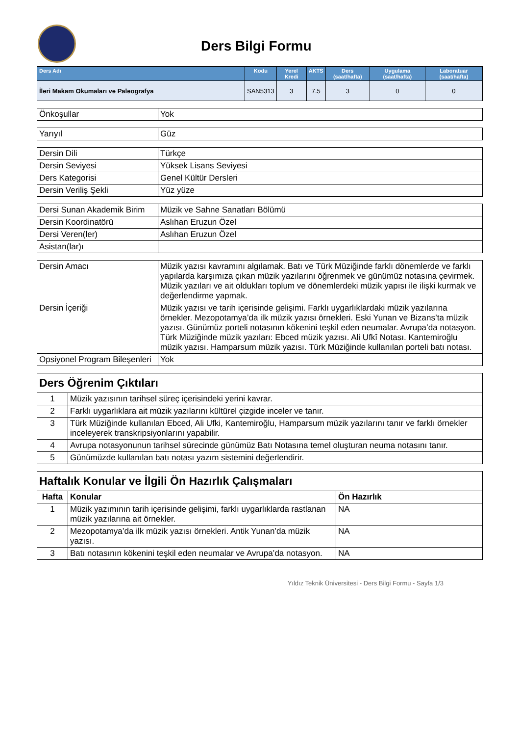Ders Bilgi Formu
| Ders Adı | Kodu | Yerel Kredi | AKTS | Ders (saat/hafta) | Uygulama (saat/hafta) | Laboratuar (saat/hafta) |
| --- | --- | --- | --- | --- | --- | --- |
| İleri Makam Okumaları ve Paleografya | SAN5313 | 3 | 7.5 | 3 | 0 | 0 |
| Önkoşullar | Yok |
| Yarıyıl | Güz |
| Dersin Dili | Türkçe |
| Dersin Seviyesi | Yüksek Lisans Seviyesi |
| Ders Kategorisi | Genel Kültür Dersleri |
| Dersin Veriliş Şekli | Yüz yüze |
| Dersi Sunan Akademik Birim | Müzik ve Sahne Sanatları Bölümü |
| Dersin Koordinatörü | Aslıhan Eruzun Özel |
| Dersi Veren(ler) | Aslıhan Eruzun Özel |
| Asistan(lar)ı | |
| Dersin Amacı | Müzik yazısı kavramını algılamak. Batı ve Türk Müziğinde farklı dönemlerde ve farklı yapılarda karşımıza çıkan müzik yazılarını öğrenmek ve günümüz notasına çevirmek. Müzik yazıları ve ait oldukları toplum ve dönemlerdeki müzik yapısı ile ilişki kurmak ve değerlendirme yapmak. |
| Dersin İçeriği | Müzik yazısı ve tarih içerisinde gelişimi. Farklı uygarlıklardaki müzik yazılarına örnekler. Mezopotamya’da ilk müzik yazısı örnekleri. Eski Yunan ve Bizans’ta müzik yazısı. Günümüz porteli notasının kökenini teşkil eden neumalar. Avrupa’da notasyon. Türk Müziğinde müzik yazıları: Ebced müzik yazısı. Ali Ufkî Notası. Kantemiroğlu müzik yazısı. Hamparsum müzik yazısı. Türk Müziğinde kullanılan porteli batı notası. |
| Opsiyonel Program Bileşenleri | Yok |
| Ders Öğrenim Çıktıları | |
| 1 | Müzik yazısının tarihsel süreç içerisindeki yerini kavrar. |
| 2 | Farklı uygarlıklara ait müzik yazılarını kültürel çizgide inceler ve tanır. |
| 3 | Türk Müziğinde kullanılan Ebced, Ali Ufki, Kantemiroğlu, Hamparsum müzik yazılarını tanır ve farklı örnekler inceleyerek transkripsiyonlarını yapabilir. |
| 4 | Avrupa notasyonunun tarihsel sürecinde günümüz Batı Notasına temel oluşturan neuma notasını tanır. |
| 5 | Günümüzde kullanılan batı notası yazım sistemini değerlendirir. |
| Haftalık Konular ve İlgili Ön Hazırlık Çalışmaları | | |
| Hafta | Konular | Ön Hazırlık |
| 1 | Müzik yazımının tarih içerisinde gelişimi, farklı uygarlıklarda rastlanan müzik yazılarına ait örnekler. | NA |
| 2 | Mezopotamya’da ilk müzik yazısı örnekleri. Antik Yunan’da müzik yazısı. | NA |
| 3 | Batı notasının kökenini teşkil eden neumalar ve Avrupa’da notasyon. | NA |
Yıldız Teknik Üniversitesi - Ders Bilgi Formu - Sayfa 1/3